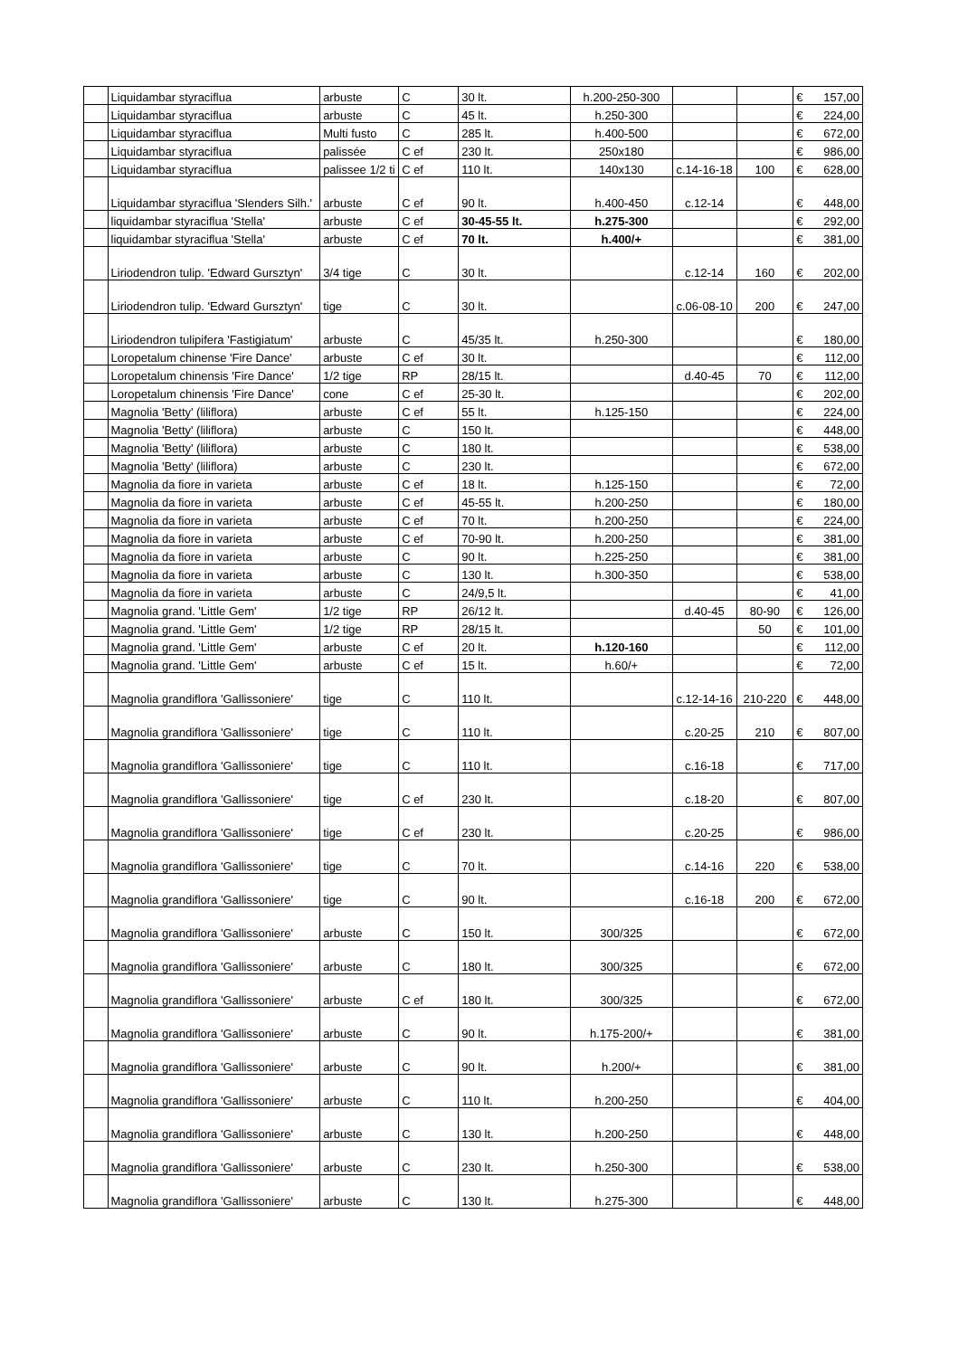| | Liquidambar styraciflua | arbuste | C | 30 lt. | h.200-250-300 | | | € | 157,00 |
| | Liquidambar styraciflua | arbuste | C | 45 lt. | h.250-300 | | | € | 224,00 |
| | Liquidambar styraciflua | Multi fusto | C | 285 lt. | h.400-500 | | | € | 672,00 |
| | Liquidambar styraciflua | palissée | C ef | 230 lt. | 250x180 | | | € | 986,00 |
| | Liquidambar styraciflua | palissee 1/2 ti | C ef | 110 lt. | 140x130 | c.14-16-18 | 100 | € | 628,00 |
| | Liquidambar styraciflua 'Slenders Silh.' | arbuste | C ef | 90 lt. | h.400-450 | c.12-14 | | € | 448,00 |
| | liquidambar styraciflua 'Stella' | arbuste | C ef | 30-45-55 lt. | h.275-300 | | | € | 292,00 |
| | liquidambar styraciflua 'Stella' | arbuste | C ef | 70 lt. | h.400/+ | | | € | 381,00 |
| | Liriodendron tulip. 'Edward Gursztyn' | 3/4 tige | C | 30 lt. | | c.12-14 | 160 | € | 202,00 |
| | Liriodendron tulip. 'Edward Gursztyn' | tige | C | 30 lt. | | c.06-08-10 | 200 | € | 247,00 |
| | Liriodendron tulipifera 'Fastigiatum' | arbuste | C | 45/35 lt. | h.250-300 | | | € | 180,00 |
| | Loropetalum chinense 'Fire Dance' | arbuste | C ef | 30 lt. | | | | € | 112,00 |
| | Loropetalum chinensis 'Fire Dance' | 1/2 tige | RP | 28/15 lt. | | d.40-45 | 70 | € | 112,00 |
| | Loropetalum chinensis 'Fire Dance' | cone | C ef | 25-30 lt. | | | | € | 202,00 |
| | Magnolia 'Betty' (liliflora) | arbuste | C ef | 55 lt. | h.125-150 | | | € | 224,00 |
| | Magnolia 'Betty' (liliflora) | arbuste | C | 150 lt. | | | | € | 448,00 |
| | Magnolia 'Betty' (liliflora) | arbuste | C | 180 lt. | | | | € | 538,00 |
| | Magnolia 'Betty' (liliflora) | arbuste | C | 230 lt. | | | | € | 672,00 |
| | Magnolia da fiore in varieta | arbuste | C ef | 18 lt. | h.125-150 | | | € | 72,00 |
| | Magnolia da fiore in varieta | arbuste | C ef | 45-55 lt. | h.200-250 | | | € | 180,00 |
| | Magnolia da fiore in varieta | arbuste | C ef | 70 lt. | h.200-250 | | | € | 224,00 |
| | Magnolia da fiore in varieta | arbuste | C ef | 70-90 lt. | h.200-250 | | | € | 381,00 |
| | Magnolia da fiore in varieta | arbuste | C | 90 lt. | h.225-250 | | | € | 381,00 |
| | Magnolia da fiore in varieta | arbuste | C | 130 lt. | h.300-350 | | | € | 538,00 |
| | Magnolia da fiore in varieta | arbuste | C | 24/9,5 lt. | | | | € | 41,00 |
| | Magnolia grand. 'Little Gem' | 1/2 tige | RP | 26/12 lt. | | d.40-45 | 80-90 | € | 126,00 |
| | Magnolia grand. 'Little Gem' | 1/2 tige | RP | 28/15 lt. | | | 50 | € | 101,00 |
| | Magnolia grand. 'Little Gem' | arbuste | C ef | 20 lt. | h.120-160 | | | € | 112,00 |
| | Magnolia grand. 'Little Gem' | arbuste | C ef | 15 lt. | h.60/+ | | | € | 72,00 |
| | Magnolia grandiflora 'Gallissoniere' | tige | C | 110 lt. | | c.12-14-16 | 210-220 | € | 448,00 |
| | Magnolia grandiflora 'Gallissoniere' | tige | C | 110 lt. | | c.20-25 | 210 | € | 807,00 |
| | Magnolia grandiflora 'Gallissoniere' | tige | C | 110 lt. | | c.16-18 | | € | 717,00 |
| | Magnolia grandiflora 'Gallissoniere' | tige | C ef | 230 lt. | | c.18-20 | | € | 807,00 |
| | Magnolia grandiflora 'Gallissoniere' | tige | C ef | 230 lt. | | c.20-25 | | € | 986,00 |
| | Magnolia grandiflora 'Gallissoniere' | tige | C | 70 lt. | | c.14-16 | 220 | € | 538,00 |
| | Magnolia grandiflora 'Gallissoniere' | tige | C | 90 lt. | | c.16-18 | 200 | € | 672,00 |
| | Magnolia grandiflora 'Gallissoniere' | arbuste | C | 150 lt. | 300/325 | | | € | 672,00 |
| | Magnolia grandiflora 'Gallissoniere' | arbuste | C | 180 lt. | 300/325 | | | € | 672,00 |
| | Magnolia grandiflora 'Gallissoniere' | arbuste | C ef | 180 lt. | 300/325 | | | € | 672,00 |
| | Magnolia grandiflora 'Gallissoniere' | arbuste | C | 90 lt. | h.175-200/+ | | | € | 381,00 |
| | Magnolia grandiflora 'Gallissoniere' | arbuste | C | 90 lt. | h.200/+ | | | € | 381,00 |
| | Magnolia grandiflora 'Gallissoniere' | arbuste | C | 110 lt. | h.200-250 | | | € | 404,00 |
| | Magnolia grandiflora 'Gallissoniere' | arbuste | C | 130 lt. | h.200-250 | | | € | 448,00 |
| | Magnolia grandiflora 'Gallissoniere' | arbuste | C | 230 lt. | h.250-300 | | | € | 538,00 |
| | Magnolia grandiflora 'Gallissoniere' | arbuste | C | 130 lt. | h.275-300 | | | € | 448,00 |